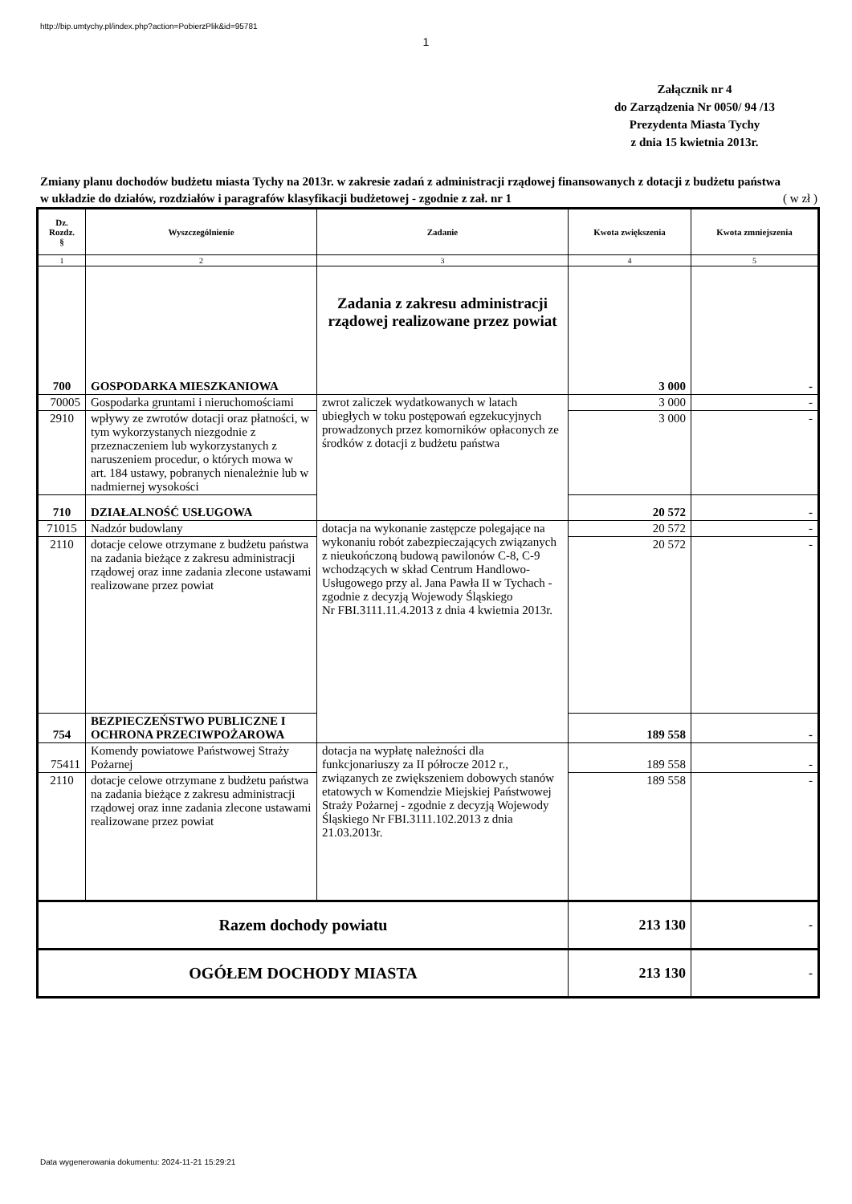http://bip.umtychy.pl/index.php?action=PobierzPlik&id=95781
1
Załącznik nr 4
do Zarządzenia Nr 0050/ 94 /13
Prezydenta Miasta Tychy
z dnia 15 kwietnia 2013r.
Zmiany planu dochodów budżetu miasta Tychy na 2013r. w zakresie zadań z administracji rządowej finansowanych z dotacji z budżetu państwa w układzie do działów, rozdziałów i paragrafów klasyfikacji budżetowej - zgodnie z zał. nr 1
( w zł )
| Dz. Rozdz. § | Wyszczególnienie | Zadanie | Kwota zwiększenia | Kwota zmniejszenia |
| --- | --- | --- | --- | --- |
| 1 | 2 | 3 | 4 | 5 |
| 700 | GOSPODARKA MIESZKANIOWA | Zadania z zakresu administracji rządowej realizowane przez powiat | 3 000 | - |
| 70005 | Gospodarka gruntami i nieruchomościami | zwrot zaliczek wydatkowanych w latach ubiegłych w toku postępowań egzekucyjnych prowadzonych przez komorników opłaconych ze środków z dotacji z budżetu państwa | 3 000 | - |
| 2910 | wpływy ze zwrotów dotacji oraz płatności, w tym wykorzystanych niezgodnie z przeznaczeniem lub wykorzystanych z naruszeniem procedur, o których mowa w art. 184 ustawy, pobranych nienależnie lub w nadmiernej wysokości | | 3 000 | - |
| 710 | DZIAŁALNOŚĆ USŁUGOWA | | 20 572 | - |
| 71015 | Nadzór budowlany | dotacja na wykonanie zastępcze polegające na wykonaniu robót zabezpieczających związanych z nieukończoną budową pawilonów C-8, C-9 wchodzących w skład Centrum Handlowo-Usługowego przy al. Jana Pawła II w Tychach - zgodnie z decyzją Wojewody Śląskiego Nr FBI.3111.11.4.2013 z dnia 4 kwietnia 2013r. | 20 572 | - |
| 2110 | dotacje celowe otrzymane z budżetu państwa na zadania bieżące z zakresu administracji rządowej oraz inne zadania zlecone ustawami realizowane przez powiat | | 20 572 | - |
| 754 | BEZPIECZEŃSTWO PUBLICZNE I OCHRONA PRZECIWPOŻAROWA | | 189 558 | - |
| 75411 | Komendy powiatowe Państwowej Straży Pożarnej | dotacja na wypłatę należności dla funkcjonariuszy za II półrocze 2012 r., związanych ze zwiększeniem dobowych stanów etatowych w Komendzie Miejskiej Państwowej Straży Pożarnej - zgodnie z decyzją Wojewody Śląskiego Nr FBI.3111.102.2013 z dnia 21.03.2013r. | 189 558 | - |
| 2110 | dotacje celowe otrzymane z budżetu państwa na zadania bieżące z zakresu administracji rządowej oraz inne zadania zlecone ustawami realizowane przez powiat | | 189 558 | - |
| Razem dochody powiatu | | | 213 130 | - |
| OGÓŁEM DOCHODY MIASTA | | | 213 130 | - |
Data wygenerowania dokumentu: 2024-11-21 15:29:21